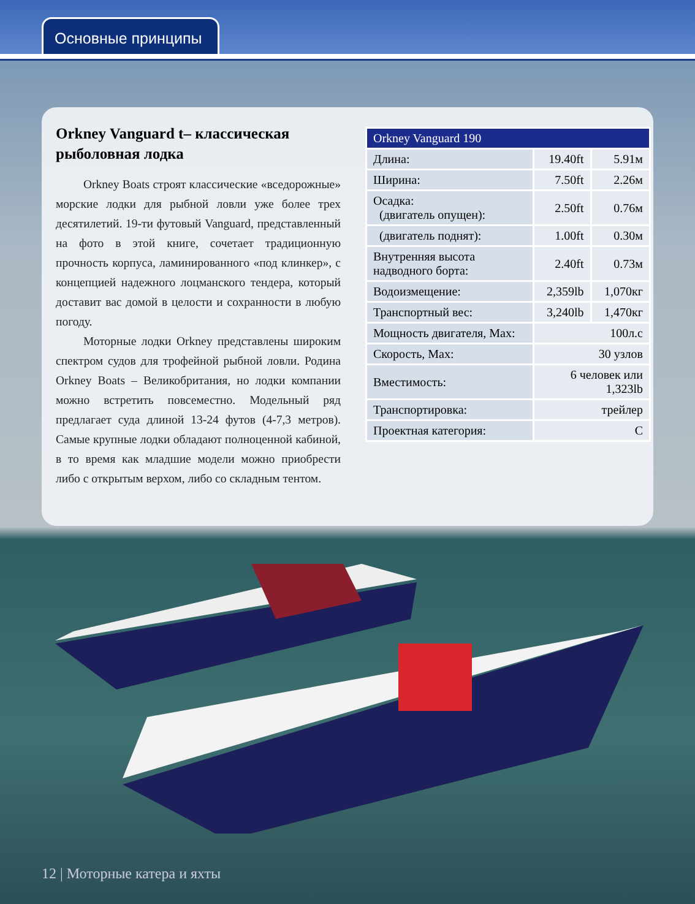Основные принципы
Orkney Vanguard t– классическая рыболовная лодка
Orkney Boats строят классические «вседорожные» морские лодки для рыбной ловли уже более трех десятилетий. 19-ти футовый Vanguard, представленный на фото в этой книге, сочетает традиционную прочность корпуса, ламинированного «под клинкер», с концепцией надежного лоцманского тендера, который доставит вас домой в целости и сохранности в любую погоду.
Моторные лодки Orkney представлены широким спектром судов для трофейной рыбной ловли. Родина Orkney Boats – Великобритания, но лодки компании можно встретить повсеместно. Модельный ряд предлагает суда длиной 13-24 футов (4-7,3 метров). Самые крупные лодки обладают полноценной кабиной, в то время как младшие модели можно приобрести либо с открытым верхом, либо со складным тентом.
| Orkney Vanguard 190 | | |
| --- | --- | --- |
| Длина: | 19.40ft | 5.91м |
| Ширина: | 7.50ft | 2.26м |
| Осадка: (двигатель опущен): | 2.50ft | 0.76м |
| (двигатель поднят): | 1.00ft | 0.30м |
| Внутренняя высота надводного борта: | 2.40ft | 0.73м |
| Водоизмещение: | 2,359lb | 1,070кг |
| Транспортный вес: | 3,240lb | 1,470кг |
| Мощность двигателя, Max: | 100л.с | |
| Скорость, Max: | 30 узлов | |
| Вместимость: | 6 человек или 1,323lb | |
| Транспортировка: | трейлер | |
| Проектная категория: | C | |
12 | Моторные катера и яхты